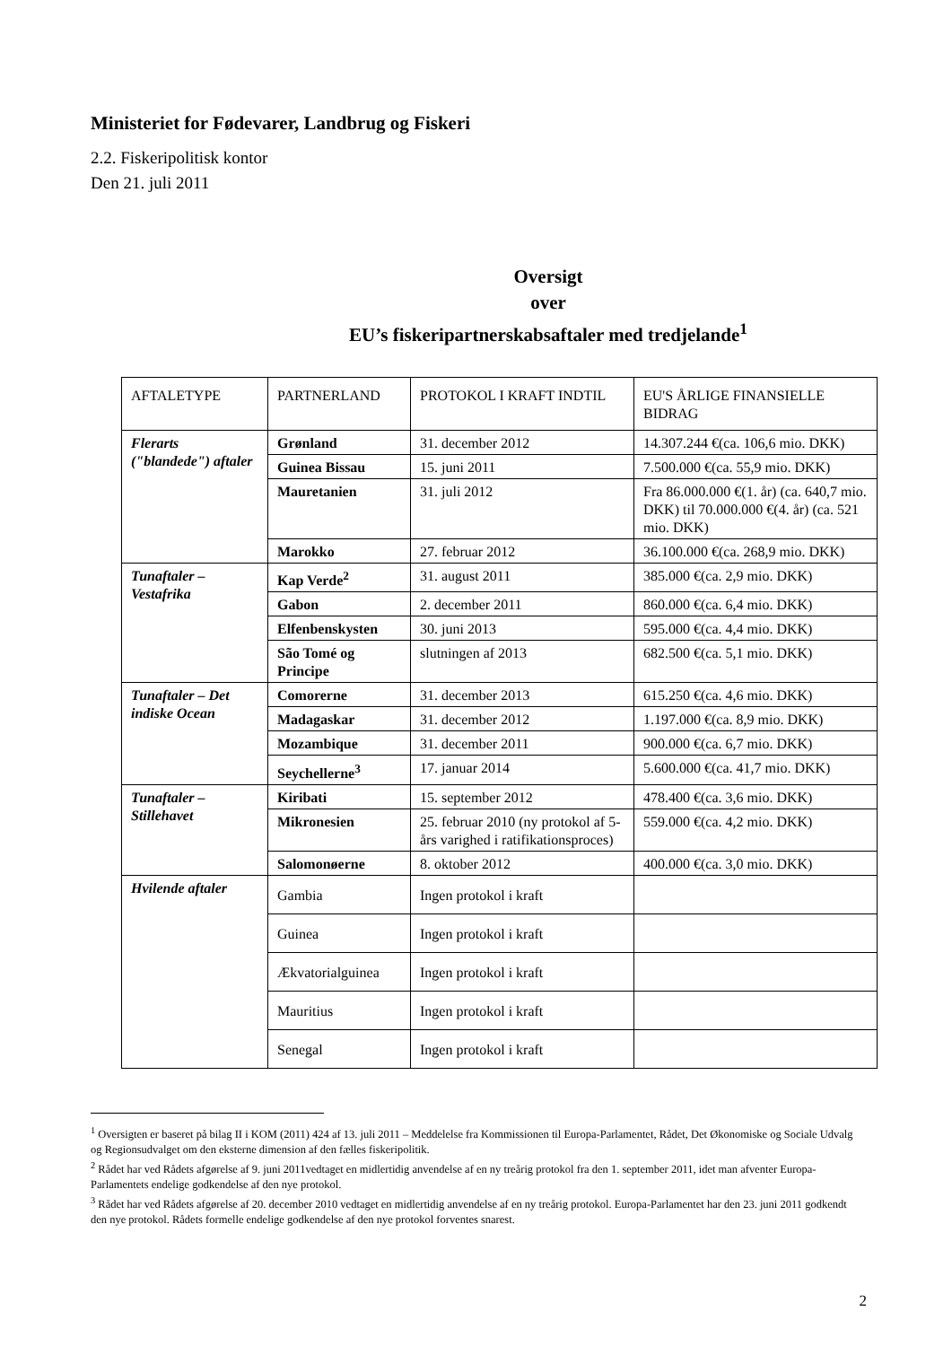Ministeriet for Fødevarer, Landbrug og Fiskeri
2.2. Fiskeripolitisk kontor
Den 21. juli 2011
Oversigt
over
EU’s fiskeripartnerskabsaftaler med tredjelande<sup>1</sup>
| AFTALETYPE | PARTNERLAND | PROTOKOL I KRAFT INDTIL | EU'S ÅRLIGE FINANSIELLE BIDRAG |
| --- | --- | --- | --- |
| Flerarts ("blandede") aftaler | Grønland | 31. december 2012 | 14.307.244 €(ca. 106,6 mio. DKK) |
| | Guinea Bissau | 15. juni 2011 | 7.500.000 €(ca. 55,9 mio. DKK) |
| | Mauretanien | 31. juli 2012 | Fra 86.000.000 €(1. år) (ca. 640,7 mio. DKK) til 70.000.000 €(4. år) (ca. 521 mio. DKK) |
| | Marokko | 27. februar 2012 | 36.100.000 €(ca. 268,9 mio. DKK) |
| Tunaftaler – Vestafrika | Kap Verde<sup>2</sup> | 31. august 2011 | 385.000 €(ca. 2,9 mio. DKK) |
| | Gabon | 2. december 2011 | 860.000 €(ca. 6,4 mio. DKK) |
| | Elfenbenskysten | 30. juni 2013 | 595.000 €(ca. 4,4 mio. DKK) |
| | São Tomé og Principe | slutningen af 2013 | 682.500 €(ca. 5,1 mio. DKK) |
| Tunaftaler – Det indiske Ocean | Comorerne | 31. december 2013 | 615.250 €(ca. 4,6 mio. DKK) |
| | Madagaskar | 31. december 2012 | 1.197.000 €(ca. 8,9 mio. DKK) |
| | Mozambique | 31. december 2011 | 900.000 €(ca. 6,7 mio. DKK) |
| | Seychellerne<sup>3</sup> | 17. januar 2014 | 5.600.000 €(ca. 41,7 mio. DKK) |
| Tunaftaler – Stillehavet | Kiribati | 15. september 2012 | 478.400 €(ca. 3,6 mio. DKK) |
| | Mikronesien | 25. februar 2010 (ny protokol af 5-års varighed i ratifikationsproces) | 559.000 €(ca. 4,2 mio. DKK) |
| | Salomonøerne | 8. oktober 2012 | 400.000 €(ca. 3,0 mio. DKK) |
| Hvilende aftaler | Gambia | Ingen protokol i kraft | |
| | Guinea | Ingen protokol i kraft | |
| | Ækvatorialguinea | Ingen protokol i kraft | |
| | Mauritius | Ingen protokol i kraft | |
| | Senegal | Ingen protokol i kraft | |
<sup>1</sup> Oversigten er baseret på bilag II i KOM (2011) 424 af 13. juli 2011 – Meddelelse fra Kommissionen til Europa-Parlamentet, Rådet, Det Økonomiske og Sociale Udvalg og Regionsudvalget om den eksterne dimension af den fælles fiskeripolitik.
<sup>2</sup> Rådet har ved Rådets afgørelse af 9. juni 2011vedtaget en midlertidig anvendelse af en ny treårig protokol fra den 1. september 2011, idet man afventer Europa-Parlamentets endelige godkendelse af den nye protokol.
<sup>3</sup> Rådet har ved Rådets afgørelse af 20. december 2010 vedtaget en midlertidig anvendelse af en ny treårig protokol. Europa-Parlamentet har den 23. juni 2011 godkendt den nye protokol. Rådets formelle endelige godkendelse af den nye protokol forventes snarest.
2